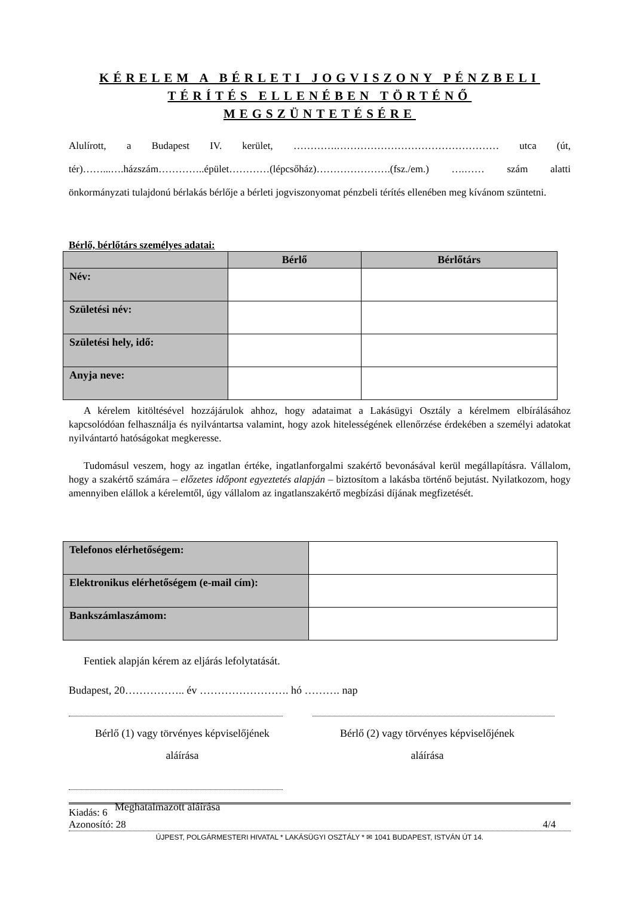KÉRELEM A BÉRLETI JOGVISZONY PÉNZBELI TÉRÍTÉS ELLENÉBEN TÖRTÉNŐ MEGSZÜNTETÉSÉRE
Alulírott, a Budapest IV. kerület, ………….………………………………………… utca (út, tér)……...….házszám…………..épület…………(lépcsőház)………………….(fsz./em.) ….…… szám alatti önkormányzati tulajdonú bérlakás bérlője a bérleti jogviszonyomat pénzbeli térítés ellenében meg kívánom szüntetni.
Bérlő, bérlőtárs személyes adatai:
| | Bérlő | Bérlőtárs |
| --- | --- | --- |
| Név: | | |
| Születési név: | | |
| Születési hely, idő: | | |
| Anyja neve: | | |
A kérelem kitöltésével hozzájárulok ahhoz, hogy adataimat a Lakásügyi Osztály a kérelmem elbírálásához kapcsolódóan felhasználja és nyilvántartsa valamint, hogy azok hitelességének ellenőrzése érdekében a személyi adatokat nyilvántartó hatóságokat megkeresse.
Tudomásul veszem, hogy az ingatlan értéke, ingatlanforgalmi szakértő bevonásával kerül megállapításra. Vállalom, hogy a szakértő számára – előzetes időpont egyeztetés alapján – biztosítom a lakásba történő bejutást. Nyilatkozom, hogy amennyiben elállok a kérelemtől, úgy vállalom az ingatlanszakértő megbízási díjának megfizetését.
| Telefonos elérhetőségem: | |
| Elektronikus elérhetőségem (e-mail cím): | |
| Bankszámlaszámom: | |
Fentiek alapján kérem az eljárás lefolytatását.
Budapest, 20…………….. év ……………………. hó ………. nap
Bérlő (1) vagy törvényes képviselőjének
aláírása
Bérlő (2) vagy törvényes képviselőjének
aláírása
Meghatalmazott aláírása
Kiadás: 6
Azonosító: 28 4/4
ÚJPEST, POLGÁRMESTERI HIVATAL * LAKÁSÜGYI OSZTÁLY * ✉ 1041 BUDAPEST, ISTVÁN ÚT 14.